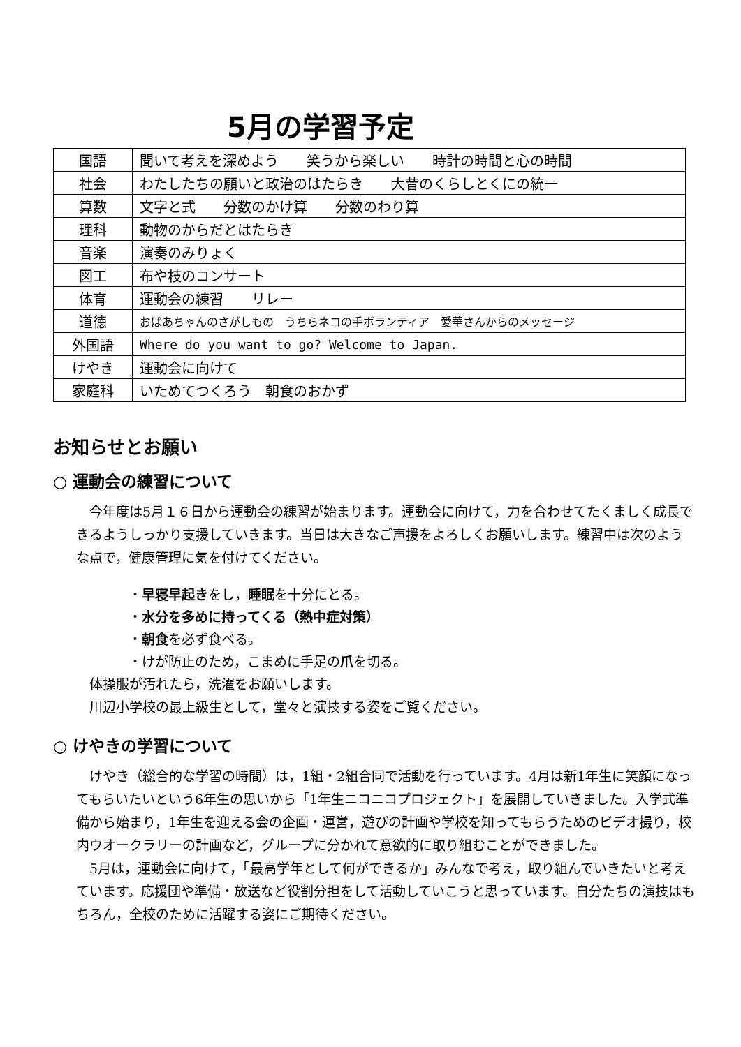5月の学習予定
| 国語 | 聞いて考えを深めよう 笑うから楽しい 時計の時間と心の時間 |
| 社会 | わたしたちの願いと政治のはたらき 大昔のくらしとくにの統一 |
| 算数 | 文字と式 分数のかけ算 分数のわり算 |
| 理科 | 動物のからだとはたらき |
| 音楽 | 演奏のみりょく |
| 図工 | 布や枝のコンサート |
| 体育 | 運動会の練習 リレー |
| 道徳 | おばあちゃんのさがしもの うちらネコの手ボランティア 愛華さんからのメッセージ |
| 外国語 | Where do you want to go? Welcome to Japan. |
| けやき | 運動会に向けて |
| 家庭科 | いためてつくろう 朝食のおかず |
お知らせとお願い
○ 運動会の練習について
今年度は5月１６日から運動会の練習が始まります。運動会に向けて，力を合わせてたくましく成長できるようしっかり支援していきます。当日は大きなご声援をよろしくお願いします。練習中は次のような点で，健康管理に気を付けてください。
・早寝早起きをし，睡眠を十分にとる。
・水分を多めに持ってくる（熱中症対策）
・朝食を必ず食べる。
・けが防止のため，こまめに手足の爪を切る。
体操服が汚れたら，洗濯をお願いします。
川辺小学校の最上級生として，堂々と演技する姿をご覧ください。
○ けやきの学習について
けやき（総合的な学習の時間）は，1組・2組合同で活動を行っています。4月は新1年生に笑顔になってもらいたいという6年生の思いから「1年生ニコニコプロジェクト」を展開していきました。入学式準備から始まり，1年生を迎える会の企画・運営，遊びの計画や学校を知ってもらうためのビデオ撮り，校内ウオークラリーの計画など，グループに分かれて意欲的に取り組むことができました。
5月は，運動会に向けて，「最高学年として何ができるか」みんなで考え，取り組んでいきたいと考えています。応援団や準備・放送など役割分担をして活動していこうと思っています。自分たちの演技はもちろん，全校のために活躍する姿にご期待ください。